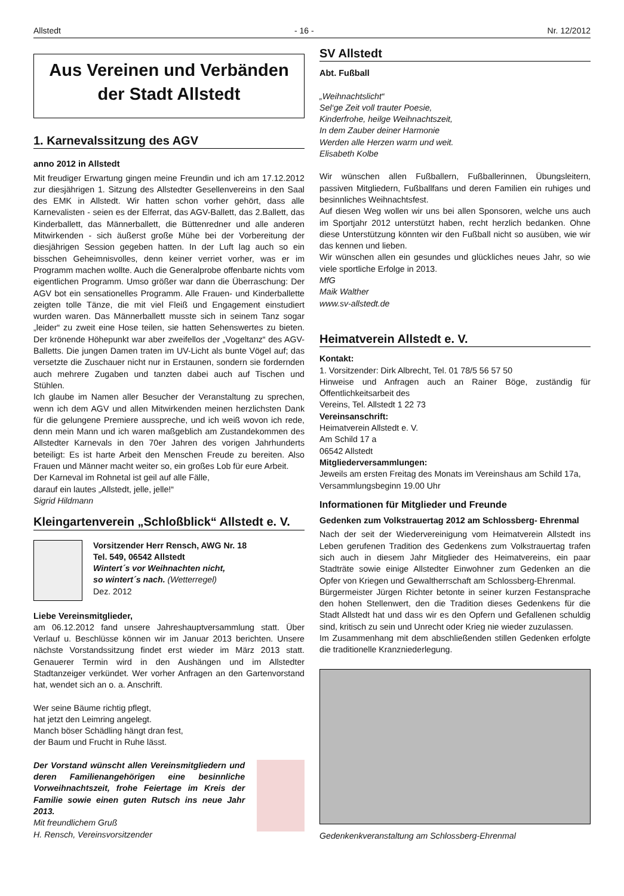Allstedt - 16 - Nr. 12/2012
Aus Vereinen und Verbänden
der Stadt Allstedt
1. Karnevalssitzung des AGV
anno 2012 in Allstedt
Mit freudiger Erwartung gingen meine Freundin und ich am 17.12.2012 zur diesjährigen 1. Sitzung des Allstedter Gesellenvereins in den Saal des EMK in Allstedt. Wir hatten schon vorher gehört, dass alle Karnevalisten - seien es der Elferrat, das AGV-Ballett, das 2.Ballett, das Kinderballett, das Männerballett, die Büttenredner und alle anderen Mitwirkenden - sich äußerst große Mühe bei der Vorbereitung der diesjährigen Session gegeben hatten. In der Luft lag auch so ein bisschen Geheimnisvolles, denn keiner verriet vorher, was er im Programm machen wollte. Auch die Generalprobe offenbarte nichts vom eigentlichen Programm. Umso größer war dann die Überraschung: Der AGV bot ein sensationelles Programm. Alle Frauen- und Kinderballette zeigten tolle Tänze, die mit viel Fleiß und Engagement einstudiert wurden waren. Das Männerballett musste sich in seinem Tanz sogar „leider“ zu zweit eine Hose teilen, sie hatten Sehenswertes zu bieten. Der krönende Höhepunkt war aber zweifellos der „Vogeltanz“ des AGV-Balletts. Die jungen Damen traten im UV-Licht als bunte Vögel auf; das versetzte die Zuschauer nicht nur in Erstaunen, sondern sie fordernden auch mehrere Zugaben und tanzten dabei auch auf Tischen und Stühlen.
Ich glaube im Namen aller Besucher der Veranstaltung zu sprechen, wenn ich dem AGV und allen Mitwirkenden meinen herzlichsten Dank für die gelungene Premiere ausspreche, und ich weiß wovon ich rede, denn mein Mann und ich waren maßgeblich am Zustandekommen des Allstedter Karnevals in den 70er Jahren des vorigen Jahrhunderts beteiligt: Es ist harte Arbeit den Menschen Freude zu bereiten. Also Frauen und Männer macht weiter so, ein großes Lob für eure Arbeit.
Der Karneval im Rohnetal ist geil auf alle Fälle,
darauf ein lautes „Allstedt, jelle, jelle!“
Sigrid Hildmann
Kleingartenverein „Schloßblick“ Allstedt e. V.
Vorsitzender Herr Rensch, AWG Nr. 18
Tel. 549, 06542 Allstedt
Wintert´s vor Weihnachten nicht,
so wintert´s nach. (Wetterregel)
Dez. 2012
Liebe Vereinsmitglieder,
am 06.12.2012 fand unsere Jahreshauptversammlung statt. Über Verlauf u. Beschlüsse können wir im Januar 2013 berichten. Unsere nächste Vorstandssitzung findet erst wieder im März 2013 statt. Genauerer Termin wird in den Aushängen und im Allstedter Stadtanzeiger verkündet. Wer vorher Anfragen an den Gartenvorstand hat, wendet sich an o. a. Anschrift.
Wer seine Bäume richtig pflegt,
hat jetzt den Leimring angelegt.
Manch böser Schädling hängt dran fest,
der Baum und Frucht in Ruhe lässt.
Der Vorstand wünscht allen Vereinsmitgliedern und deren Familienangehörigen eine besinnliche Vorweihnachtszeit, frohe Feiertage im Kreis der Familie sowie einen guten Rutsch ins neue Jahr 2013.
Mit freundlichem Gruß
H. Rensch, Vereinsvorsitzender
SV Allstedt
Abt. Fußball
„Weihnachtslicht“
Sel‘ge Zeit voll trauter Poesie,
Kinderfrohe, heilge Weihnachtszeit,
In dem Zauber deiner Harmonie
Werden alle Herzen warm und weit.
Elisabeth Kolbe
Wir wünschen allen Fußballern, Fußballerinnen, Übungsleitern, passiven Mitgliedern, Fußballfans und deren Familien ein ruhiges und besinnliches Weihnachtsfest.
Auf diesen Weg wollen wir uns bei allen Sponsoren, welche uns auch im Sportjahr 2012 unterstützt haben, recht herzlich bedanken. Ohne diese Unterstützung könnten wir den Fußball nicht so ausüben, wie wir das kennen und lieben.
Wir wünschen allen ein gesundes und glückliches neues Jahr, so wie viele sportliche Erfolge in 2013.
MfG
Maik Walther
www.sv-allstedt.de
Heimatverein Allstedt e. V.
Kontakt:
1. Vorsitzender: Dirk Albrecht, Tel. 01 78/5 56 57 50
Hinweise und Anfragen auch an Rainer Böge, zuständig für Öffentlichkeitsarbeit des
Vereins, Tel. Allstedt 1 22 73
Vereinsanschrift:
Heimatverein Allstedt e. V.
Am Schild 17 a
06542 Allstedt
Mitgliederversammlungen:
Jeweils am ersten Freitag des Monats im Vereinshaus am Schild 17a,
Versammlungsbeginn 19.00 Uhr
Informationen für Mitglieder und Freunde
Gedenken zum Volkstrauertag 2012 am Schlossberg- Ehrenmal
Nach der seit der Wiedervereinigung vom Heimatverein Allstedt ins Leben gerufenen Tradition des Gedenkens zum Volkstrauertag trafen sich auch in diesem Jahr Mitglieder des Heimatvereins, ein paar Stadträte sowie einige Allstedter Einwohner zum Gedenken an die Opfer von Kriegen und Gewaltherrschaft am Schlossberg-Ehrenmal.
Bürgermeister Jürgen Richter betonte in seiner kurzen Festansprache den hohen Stellenwert, den die Tradition dieses Gedenkens für die Stadt Allstedt hat und dass wir es den Opfern und Gefallenen schuldig sind, kritisch zu sein und Unrecht oder Krieg nie wieder zuzulassen.
Im Zusammenhang mit dem abschließenden stillen Gedenken erfolgte die traditionelle Kranzniederlegung.
Gedenkenkveranstaltung am Schlossberg-Ehrenmal